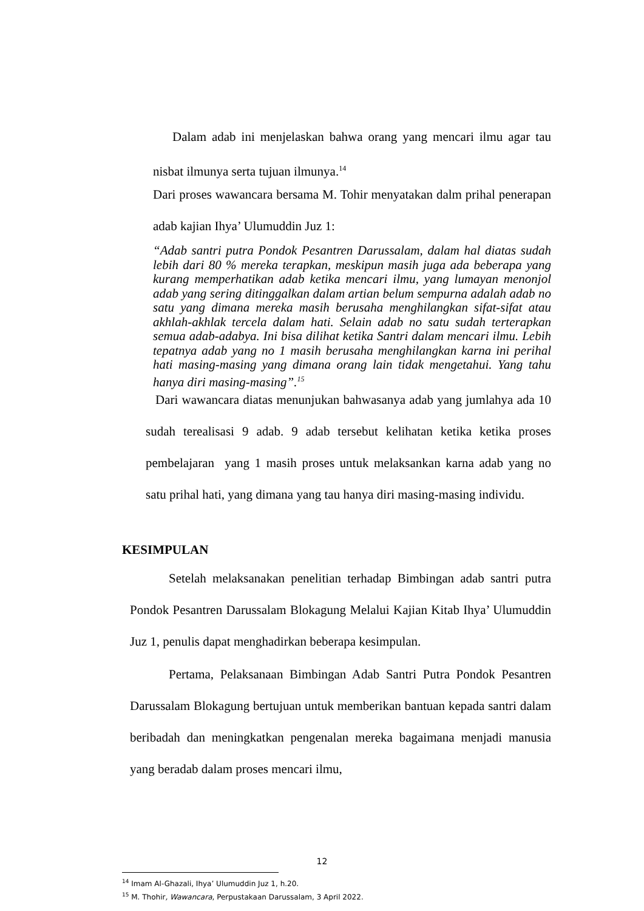Dalam adab ini menjelaskan bahwa orang yang mencari ilmu agar tau nisbat ilmunya serta tujuan ilmunya.<sup>14</sup>
Dari proses wawancara bersama M. Tohir menyatakan dalm prihal penerapan adab kajian Ihya’ Ulumuddin Juz 1:
“Adab santri putra Pondok Pesantren Darussalam, dalam hal diatas sudah lebih dari 80 % mereka terapkan, meskipun masih juga ada beberapa yang kurang memperhatikan adab ketika mencari ilmu, yang lumayan menonjol adab yang sering ditinggalkan dalam artian belum sempurna adalah adab no satu yang dimana mereka masih berusaha menghilangkan sifat-sifat atau akhlah-akhlak tercela dalam hati. Selain adab no satu sudah terterapkan semua adab-adabya. Ini bisa dilihat ketika Santri dalam mencari ilmu. Lebih tepatnya adab yang no 1 masih berusaha menghilangkan karna ini perihal hati masing-masing yang dimana orang lain tidak mengetahui. Yang tahu hanya diri masing-masing”.<sup>15</sup>
Dari wawancara diatas menunjukan bahwasanya adab yang jumlahya ada 10 sudah terealisasi 9 adab. 9 adab tersebut kelihatan ketika ketika proses pembelajaran yang 1 masih proses untuk melaksankan karna adab yang no satu prihal hati, yang dimana yang tau hanya diri masing-masing individu.
KESIMPULAN
Setelah melaksanakan penelitian terhadap Bimbingan adab santri putra Pondok Pesantren Darussalam Blokagung Melalui Kajian Kitab Ihya’ Ulumuddin Juz 1, penulis dapat menghadirkan beberapa kesimpulan.
Pertama, Pelaksanaan Bimbingan Adab Santri Putra Pondok Pesantren Darussalam Blokagung bertujuan untuk memberikan bantuan kepada santri dalam beribadah dan meningkatkan pengenalan mereka bagaimana menjadi manusia yang beradab dalam proses mencari ilmu,
<sup>14</sup> Imam Al-Ghazali, Ihya’ Ulumuddin Juz 1, h.20.
<sup>15</sup> M. Thohir, Wawancara, Perpustakaan Darussalam, 3 April 2022.
12